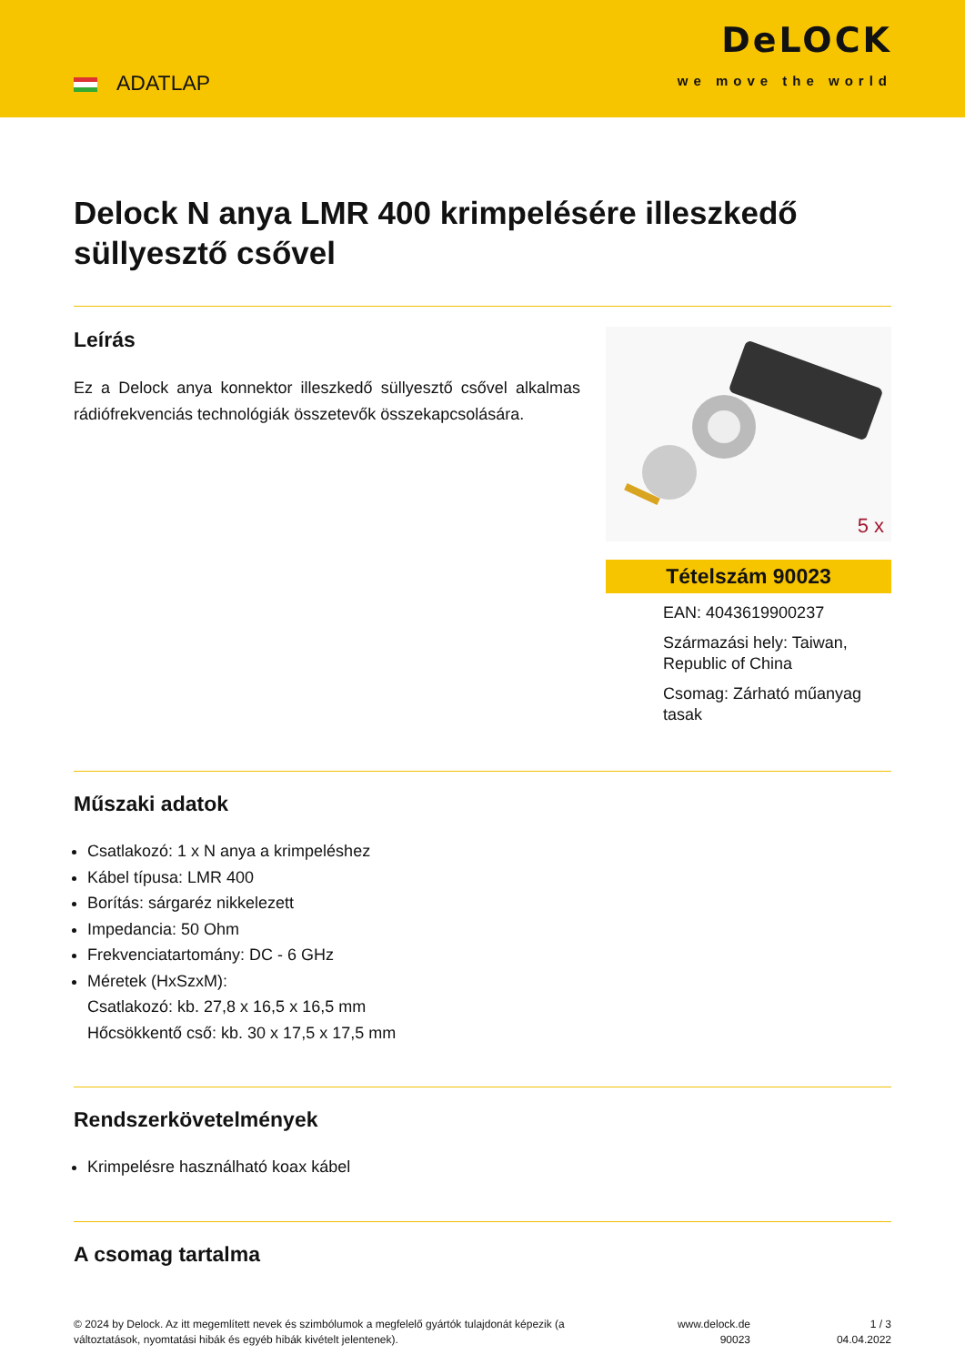ADATLAP
DeLOCK
we move the world
Delock N anya LMR 400 krimpelésére illeszkedő süllyesztő csővel
Leírás
Ez a Delock anya konnektor illeszkedő süllyesztő csővel alkalmas rádiófrekvenciás technológiák összetevők összekapcsolására.
5 x
Tételszám 90023
EAN: 4043619900237
Származási hely: Taiwan, Republic of China
Csomag: Zárható műanyag tasak
Műszaki adatok
Csatlakozó: 1 x N anya a krimpeléshez
Kábel típusa: LMR 400
Borítás: sárgaréz nikkelezett
Impedancia: 50 Ohm
Frekvenciatartomány: DC - 6 GHz
Méretek (HxSzxM):
Csatlakozó: kb. 27,8 x 16,5 x 16,5 mm
Hőcsökkentő cső: kb. 30 x 17,5 x 17,5 mm
Rendszerkövetelmények
Krimpelésre használható koax kábel
A csomag tartalma
© 2024 by Delock. Az itt megemlített nevek és szimbólumok a megfelelő gyártók tulajdonát képezik (a változtatások, nyomtatási hibák és egyéb hibák kivételt jelentenek).
www.delock.de
90023
1 / 3
04.04.2022